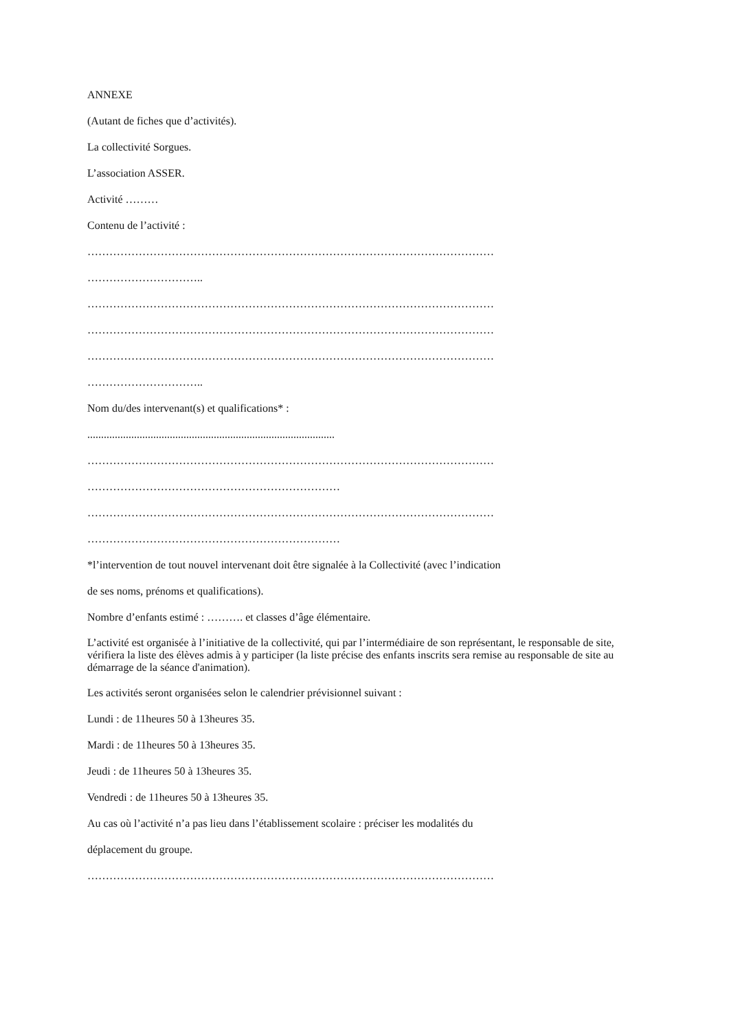ANNEXE
(Autant de fiches que d’activités).
La collectivité Sorgues.
L’association ASSER.
Activité ………
Contenu de l’activité :
…………………………………………………………………………………………………
…………………………..
…………………………………………………………………………………………………
…………………………………………………………………………………………………
…………………………………………………………………………………………………
…………………………..
Nom du/des intervenant(s) et qualifications* :
..........................................................................................
…………………………………………………………………………………………………
……………………………………………………………
…………………………………………………………………………………………………
……………………………………………………………
*l’intervention de tout nouvel intervenant doit être signalée à la Collectivité (avec l’indication
de ses noms, prénoms et qualifications).
Nombre d’enfants estimé : ………. et classes d’âge élémentaire.
L’activité est organisée à l’initiative de la collectivité, qui par l’intermédiaire de son représentant, le responsable de site, vérifiera la liste des élèves admis à y participer (la liste précise des enfants inscrits sera remise au responsable de site au démarrage de la séance d'animation).
Les activités seront organisées selon le calendrier prévisionnel suivant :
Lundi : de 11heures 50 à 13heures 35.
Mardi : de 11heures 50 à 13heures 35.
Jeudi : de 11heures 50 à 13heures 35.
Vendredi : de 11heures 50 à 13heures 35.
Au cas où l’activité n’a pas lieu dans l’établissement scolaire : préciser les modalités du
déplacement du groupe.
…………………………………………………………………………………………………